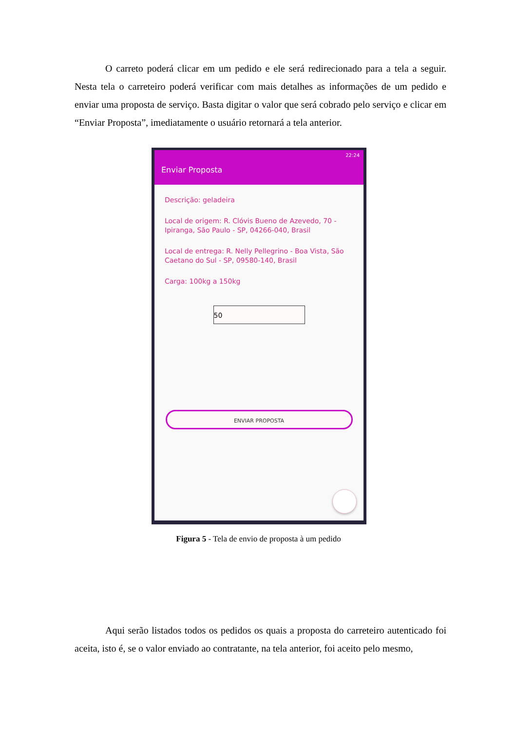O carreto poderá clicar em um pedido e ele será redirecionado para a tela a seguir. Nesta tela o carreteiro poderá verificar com mais detalhes as informações de um pedido e enviar uma proposta de serviço. Basta digitar o valor que será cobrado pelo serviço e clicar em “Enviar Proposta”, imediatamente o usuário retornará a tela anterior.
22:24
Enviar Proposta
Descrição: geladeira
Local de origem: R. Clóvis Bueno de Azevedo, 70 - Ipiranga, São Paulo - SP, 04266-040, Brasil
Local de entrega: R. Nelly Pellegrino - Boa Vista, São Caetano do Sul - SP, 09580-140, Brasil
Carga: 100kg a 150kg
50
ENVIAR PROPOSTA
Figura 5 - Tela de envio de proposta à um pedido
Aqui serão listados todos os pedidos os quais a proposta do carreteiro autenticado foi aceita, isto é, se o valor enviado ao contratante, na tela anterior, foi aceito pelo mesmo,